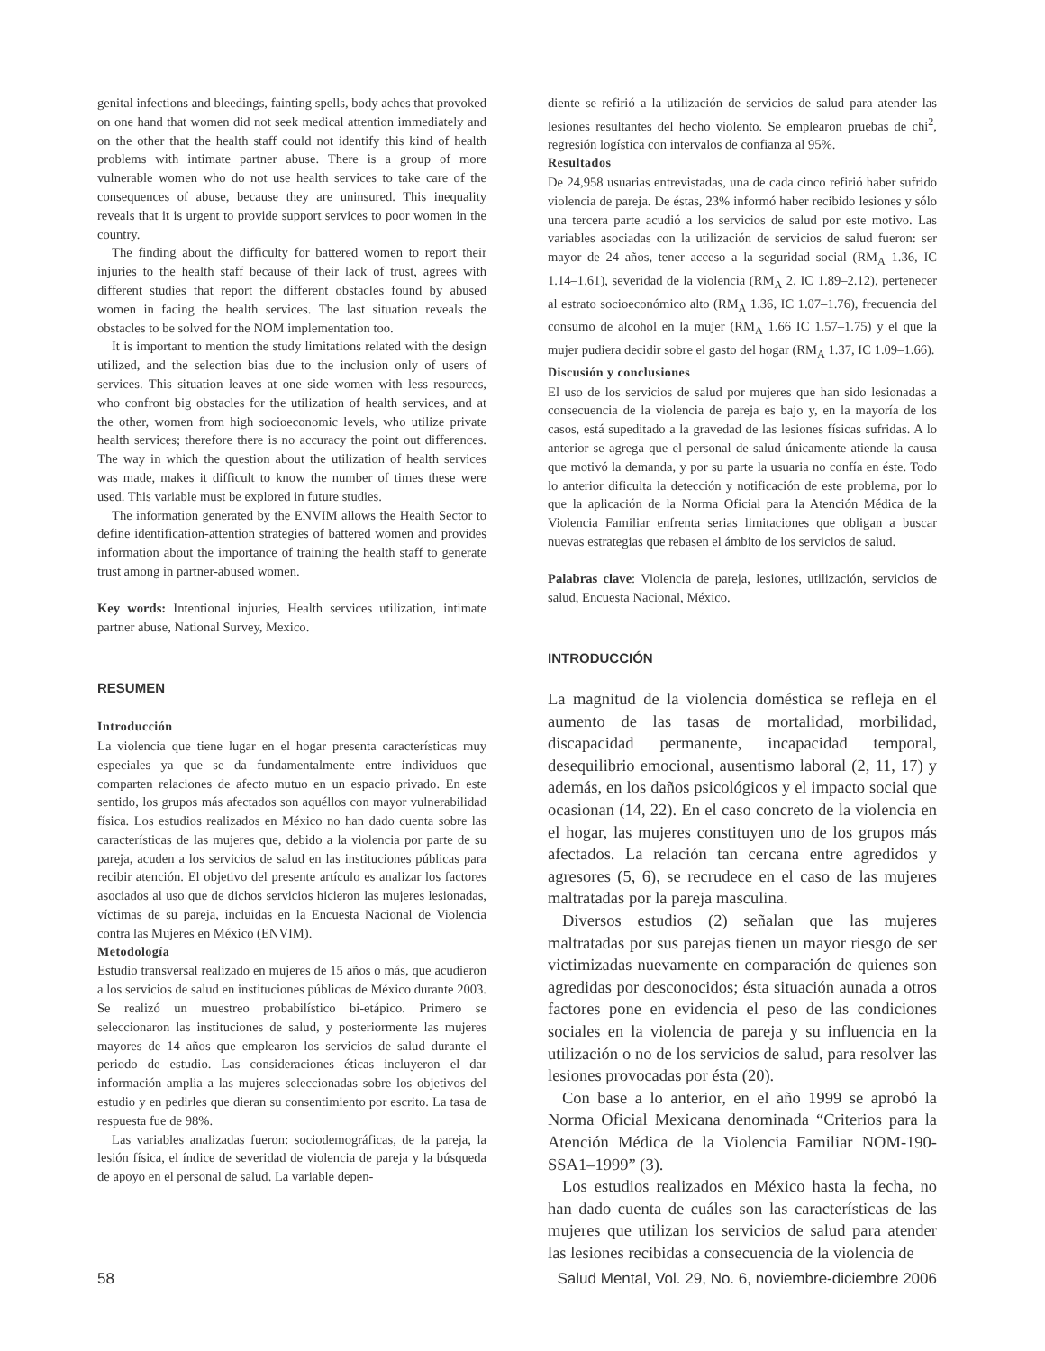genital infections and bleedings, fainting spells, body aches that provoked on one hand that women did not seek medical attention immediately and on the other that the health staff could not identify this kind of health problems with intimate partner abuse. There is a group of more vulnerable women who do not use health services to take care of the consequences of abuse, because they are uninsured. This inequality reveals that it is urgent to provide support services to poor women in the country.
The finding about the difficulty for battered women to report their injuries to the health staff because of their lack of trust, agrees with different studies that report the different obstacles found by abused women in facing the health services. The last situation reveals the obstacles to be solved for the NOM implementation too.
It is important to mention the study limitations related with the design utilized, and the selection bias due to the inclusion only of users of services. This situation leaves at one side women with less resources, who confront big obstacles for the utilization of health services, and at the other, women from high socioeconomic levels, who utilize private health services; therefore there is no accuracy the point out differences. The way in which the question about the utilization of health services was made, makes it difficult to know the number of times these were used. This variable must be explored in future studies.
The information generated by the ENVIM allows the Health Sector to define identification-attention strategies of battered women and provides information about the importance of training the health staff to generate trust among in partner-abused women.
Key words: Intentional injuries, Health services utilization, intimate partner abuse, National Survey, Mexico.
RESUMEN
Introducción
La violencia que tiene lugar en el hogar presenta características muy especiales ya que se da fundamentalmente entre individuos que comparten relaciones de afecto mutuo en un espacio privado. En este sentido, los grupos más afectados son aquéllos con mayor vulnerabilidad física. Los estudios realizados en México no han dado cuenta sobre las características de las mujeres que, debido a la violencia por parte de su pareja, acuden a los servicios de salud en las instituciones públicas para recibir atención. El objetivo del presente artículo es analizar los factores asociados al uso que de dichos servicios hicieron las mujeres lesionadas, víctimas de su pareja, incluidas en la Encuesta Nacional de Violencia contra las Mujeres en México (ENVIM).
Metodología
Estudio transversal realizado en mujeres de 15 años o más, que acudieron a los servicios de salud en instituciones públicas de México durante 2003. Se realizó un muestreo probabilístico bi-etápico. Primero se seleccionaron las instituciones de salud, y posteriormente las mujeres mayores de 14 años que emplearon los servicios de salud durante el periodo de estudio. Las consideraciones éticas incluyeron el dar información amplia a las mujeres seleccionadas sobre los objetivos del estudio y en pedirles que dieran su consentimiento por escrito. La tasa de respuesta fue de 98%.
Las variables analizadas fueron: sociodemográficas, de la pareja, la lesión física, el índice de severidad de violencia de pareja y la búsqueda de apoyo en el personal de salud. La variable depen-
diente se refirió a la utilización de servicios de salud para atender las lesiones resultantes del hecho violento. Se emplearon pruebas de chi<sup>2</sup>, regresión logística con intervalos de confianza al 95%.
Resultados
De 24,958 usuarias entrevistadas, una de cada cinco refirió haber sufrido violencia de pareja. De éstas, 23% informó haber recibido lesiones y sólo una tercera parte acudió a los servicios de salud por este motivo. Las variables asociadas con la utilización de servicios de salud fueron: ser mayor de 24 años, tener acceso a la seguridad social (RM<sub>A</sub> 1.36, IC 1.14–1.61), severidad de la violencia (RM<sub>A</sub> 2, IC 1.89–2.12), pertenecer al estrato socioeconómico alto (RM<sub>A</sub> 1.36, IC 1.07–1.76), frecuencia del consumo de alcohol en la mujer (RM<sub>A</sub> 1.66 IC 1.57–1.75) y el que la mujer pudiera decidir sobre el gasto del hogar (RM<sub>A</sub> 1.37, IC 1.09–1.66).
Discusión y conclusiones
El uso de los servicios de salud por mujeres que han sido lesionadas a consecuencia de la violencia de pareja es bajo y, en la mayoría de los casos, está supeditado a la gravedad de las lesiones físicas sufridas. A lo anterior se agrega que el personal de salud únicamente atiende la causa que motivó la demanda, y por su parte la usuaria no confía en éste. Todo lo anterior dificulta la detección y notificación de este problema, por lo que la aplicación de la Norma Oficial para la Atención Médica de la Violencia Familiar enfrenta serias limitaciones que obligan a buscar nuevas estrategias que rebasen el ámbito de los servicios de salud.
Palabras clave: Violencia de pareja, lesiones, utilización, servicios de salud, Encuesta Nacional, México.
INTRODUCCIÓN
La magnitud de la violencia doméstica se refleja en el aumento de las tasas de mortalidad, morbilidad, discapacidad permanente, incapacidad temporal, desequilibrio emocional, ausentismo laboral (2, 11, 17) y además, en los daños psicológicos y el impacto social que ocasionan (14, 22). En el caso concreto de la violencia en el hogar, las mujeres constituyen uno de los grupos más afectados. La relación tan cercana entre agredidos y agresores (5, 6), se recrudece en el caso de las mujeres maltratadas por la pareja masculina.
Diversos estudios (2) señalan que las mujeres maltratadas por sus parejas tienen un mayor riesgo de ser victimizadas nuevamente en comparación de quienes son agredidas por desconocidos; ésta situación aunada a otros factores pone en evidencia el peso de las condiciones sociales en la violencia de pareja y su influencia en la utilización o no de los servicios de salud, para resolver las lesiones provocadas por ésta (20).
Con base a lo anterior, en el año 1999 se aprobó la Norma Oficial Mexicana denominada “Criterios para la Atención Médica de la Violencia Familiar NOM-190-SSA1–1999” (3).
Los estudios realizados en México hasta la fecha, no han dado cuenta de cuáles son las características de las mujeres que utilizan los servicios de salud para atender las lesiones recibidas a consecuencia de la violencia de
58 Salud Mental, Vol. 29, No. 6, noviembre-diciembre 2006